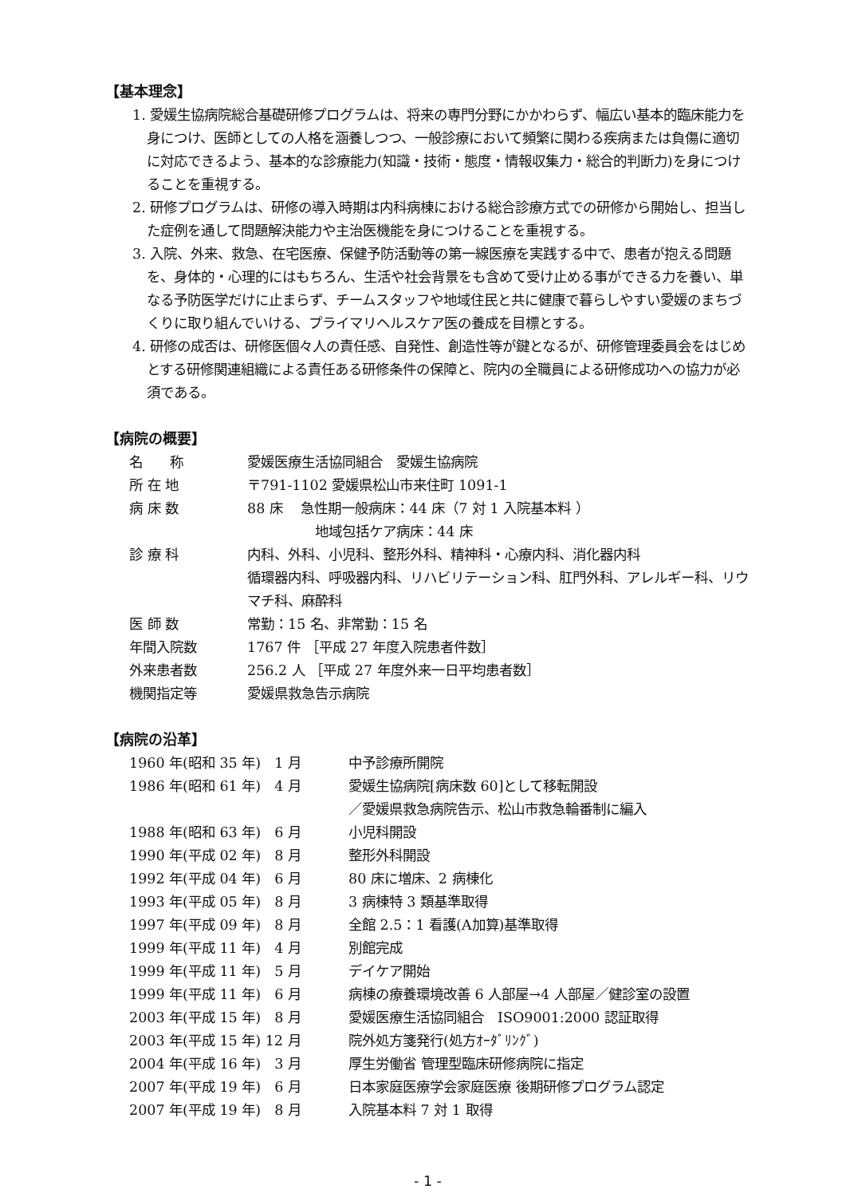【基本理念】
1. 愛媛生協病院総合基礎研修プログラムは、将来の専門分野にかかわらず、幅広い基本的臨床能力を身につけ、医師としての人格を涵養しつつ、一般診療において頻繁に関わる疾病または負傷に適切に対応できるよう、基本的な診療能力(知識・技術・態度・情報収集力・総合的判断力)を身につけることを重視する。
2. 研修プログラムは、研修の導入時期は内科病棟における総合診療方式での研修から開始し、担当した症例を通して問題解決能力や主治医機能を身につけることを重視する。
3. 入院、外来、救急、在宅医療、保健予防活動等の第一線医療を実践する中で、患者が抱える問題を、身体的・心理的にはもちろん、生活や社会背景をも含めて受け止める事ができる力を養い、単なる予防医学だけに止まらず、チームスタッフや地域住民と共に健康で暮らしやすい愛媛のまちづくりに取り組んでいける、プライマリヘルスケア医の養成を目標とする。
4. 研修の成否は、研修医個々人の責任感、自発性、創造性等が鍵となるが、研修管理委員会をはじめとする研修関連組織による責任ある研修条件の保障と、院内の全職員による研修成功への協力が必須である。
【病院の概要】
| 名 称 | 愛媛医療生活協同組合 愛媛生協病院 |
| 所 在 地 | 〒791-1102 愛媛県松山市来住町 1091-1 |
| 病 床 数 | 88 床 急性期一般病床：44 床（7 対 1 入院基本料 ） 地域包括ケア病床：44 床 |
| 診 療 科 | 内科、外科、小児科、整形外科、精神科・心療内科、消化器内科 循環器内科、呼吸器内科、リハビリテーション科、肛門外科、アレルギー科、リウマチ科、麻酔科 |
| 医 師 数 | 常勤：15 名、非常勤：15 名 |
| 年間入院数 | 1767 件 ［平成 27 年度入院患者件数］ |
| 外来患者数 | 256.2 人 ［平成 27 年度外来一日平均患者数］ |
| 機関指定等 | 愛媛県救急告示病院 |
【病院の沿革】
| 1960 年(昭和 35 年) 1 月 | 中予診療所開院 |
| 1986 年(昭和 61 年) 4 月 | 愛媛生協病院[病床数 60]として移転開設 ／愛媛県救急病院告示、松山市救急輪番制に編入 |
| 1988 年(昭和 63 年) 6 月 | 小児科開設 |
| 1990 年(平成 02 年) 8 月 | 整形外科開設 |
| 1992 年(平成 04 年) 6 月 | 80 床に増床、2 病棟化 |
| 1993 年(平成 05 年) 8 月 | 3 病棟特 3 類基準取得 |
| 1997 年(平成 09 年) 8 月 | 全館 2.5：1 看護(A加算)基準取得 |
| 1999 年(平成 11 年) 4 月 | 別館完成 |
| 1999 年(平成 11 年) 5 月 | デイケア開始 |
| 1999 年(平成 11 年) 6 月 | 病棟の療養環境改善 6 人部屋→4 人部屋／健診室の設置 |
| 2003 年(平成 15 年) 8 月 | 愛媛医療生活協同組合 ISO9001:2000 認証取得 |
| 2003 年(平成 15 年) 12 月 | 院外処方箋発行(処方ｵｰﾀﾞﾘﾝｸﾞ) |
| 2004 年(平成 16 年) 3 月 | 厚生労働省 管理型臨床研修病院に指定 |
| 2007 年(平成 19 年) 6 月 | 日本家庭医療学会家庭医療 後期研修プログラム認定 |
| 2007 年(平成 19 年) 8 月 | 入院基本料 7 対 1 取得 |
- 1 -